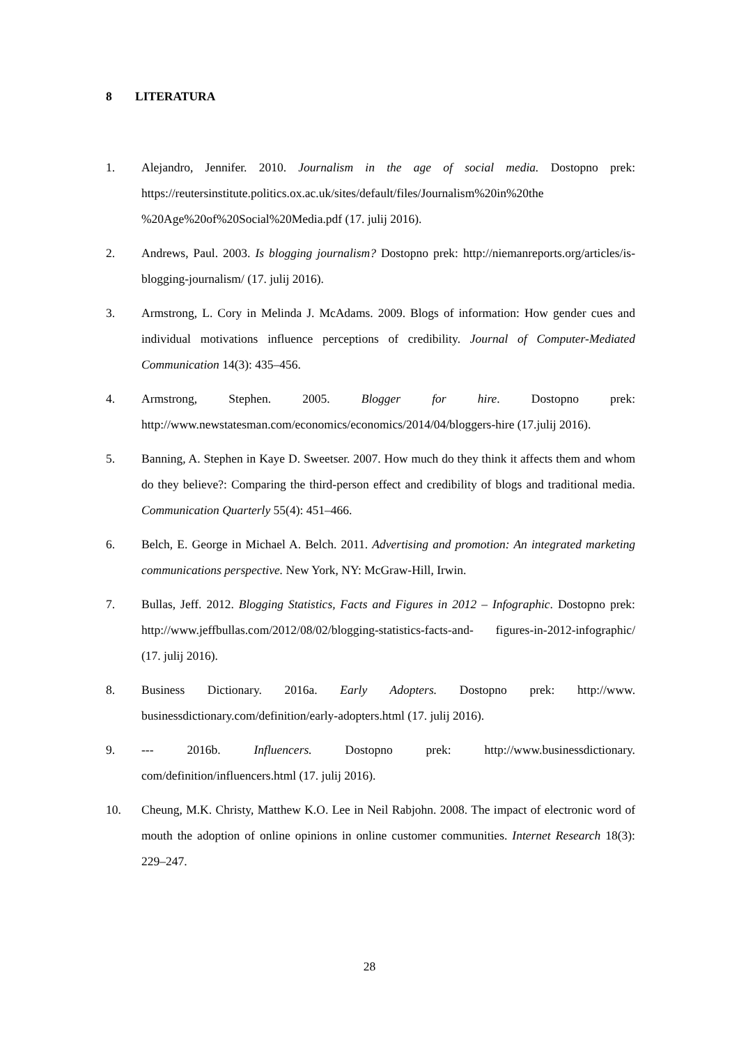8 LITERATURA
1. Alejandro, Jennifer. 2010. Journalism in the age of social media. Dostopno prek: https://reutersinstitute.politics.ox.ac.uk/sites/default/files/Journalism%20in%20the %20Age%20of%20Social%20Media.pdf (17. julij 2016).
2. Andrews, Paul. 2003. Is blogging journalism? Dostopno prek: http://niemanreports.org/articles/is-blogging-journalism/ (17. julij 2016).
3. Armstrong, L. Cory in Melinda J. McAdams. 2009. Blogs of information: How gender cues and individual motivations influence perceptions of credibility. Journal of Computer-Mediated Communication 14(3): 435–456.
4. Armstrong, Stephen. 2005. Blogger for hire. Dostopno prek: http://www.newstatesman.com/economics/economics/2014/04/bloggers-hire (17.julij 2016).
5. Banning, A. Stephen in Kaye D. Sweetser. 2007. How much do they think it affects them and whom do they believe?: Comparing the third-person effect and credibility of blogs and traditional media. Communication Quarterly 55(4): 451–466.
6. Belch, E. George in Michael A. Belch. 2011. Advertising and promotion: An integrated marketing communications perspective. New York, NY: McGraw-Hill, Irwin.
7. Bullas, Jeff. 2012. Blogging Statistics, Facts and Figures in 2012 – Infographic. Dostopno prek: http://www.jeffbullas.com/2012/08/02/blogging-statistics-facts-and- figures-in-2012-infographic/ (17. julij 2016).
8. Business Dictionary. 2016a. Early Adopters. Dostopno prek: http://www. businessdictionary.com/definition/early-adopters.html (17. julij 2016).
9. --- 2016b. Influencers. Dostopno prek: http://www.businessdictionary. com/definition/influencers.html (17. julij 2016).
10. Cheung, M.K. Christy, Matthew K.O. Lee in Neil Rabjohn. 2008. The impact of electronic word of mouth the adoption of online opinions in online customer communities. Internet Research 18(3): 229–247.
28